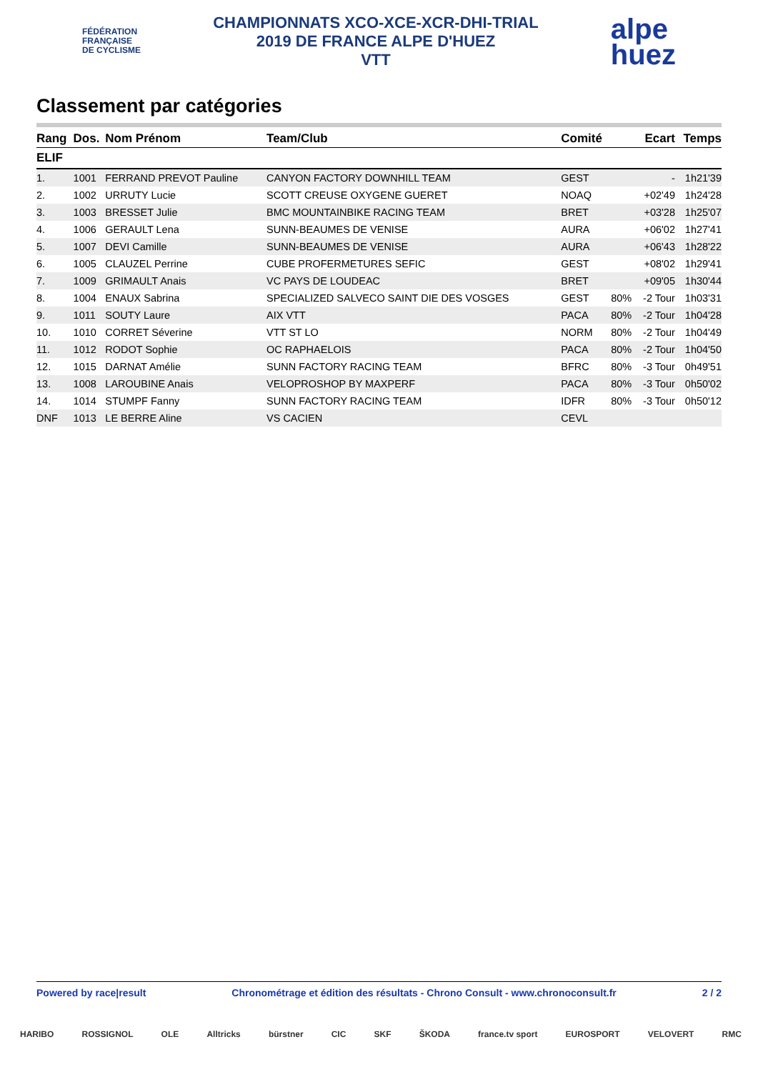FÉDÉRATION
FRANÇAISE
DE CYCLISME
CHAMPIONNATS XCO-XCE-XCR-DHI-TRIAL
2019 DE FRANCE ALPE D'HUEZ
VTT
alpe
huez
Classement par catégories
| Rang | Dos. | Nom Prénom | Team/Club | Comité | | Ecart | Temps |
| --- | --- | --- | --- | --- | --- | --- | --- |
| ELIF | | | | | | | |
| 1. | 1001 | FERRAND PREVOT Pauline | CANYON FACTORY DOWNHILL TEAM | GEST | | - | 1h21'39 |
| 2. | 1002 | URRUTY Lucie | SCOTT CREUSE OXYGENE GUERET | NOAQ | | +02'49 | 1h24'28 |
| 3. | 1003 | BRESSET Julie | BMC MOUNTAINBIKE RACING TEAM | BRET | | +03'28 | 1h25'07 |
| 4. | 1006 | GERAULT Lena | SUNN-BEAUMES DE VENISE | AURA | | +06'02 | 1h27'41 |
| 5. | 1007 | DEVI Camille | SUNN-BEAUMES DE VENISE | AURA | | +06'43 | 1h28'22 |
| 6. | 1005 | CLAUZEL Perrine | CUBE PROFERMETURES SEFIC | GEST | | +08'02 | 1h29'41 |
| 7. | 1009 | GRIMAULT Anais | VC PAYS DE LOUDEAC | BRET | | +09'05 | 1h30'44 |
| 8. | 1004 | ENAUX Sabrina | SPECIALIZED SALVECO SAINT DIE DES VOSGES | GEST | 80% | -2 Tour | 1h03'31 |
| 9. | 1011 | SOUTY Laure | AIX VTT | PACA | 80% | -2 Tour | 1h04'28 |
| 10. | 1010 | CORRET Séverine | VTT ST LO | NORM | 80% | -2 Tour | 1h04'49 |
| 11. | 1012 | RODOT Sophie | OC RAPHAELOIS | PACA | 80% | -2 Tour | 1h04'50 |
| 12. | 1015 | DARNAT Amélie | SUNN FACTORY RACING TEAM | BFRC | 80% | -3 Tour | 0h49'51 |
| 13. | 1008 | LAROUBINE Anais | VELOPROSHOP BY MAXPERF | PACA | 80% | -3 Tour | 0h50'02 |
| 14. | 1014 | STUMPF Fanny | SUNN FACTORY RACING TEAM | IDFR | 80% | -3 Tour | 0h50'12 |
| DNF | 1013 | LE BERRE Aline | VS CACIEN | CEVL | | | |
Powered by race|result Chronométrage et édition des résultats - Chrono Consult - www.chronoconsult.fr 2 / 2
HARIBO ROSSIGNOL OLE Alltricks bürstner CIC SKF ŠKODA france.tv sport EUROSPORT VELOVERT RMC